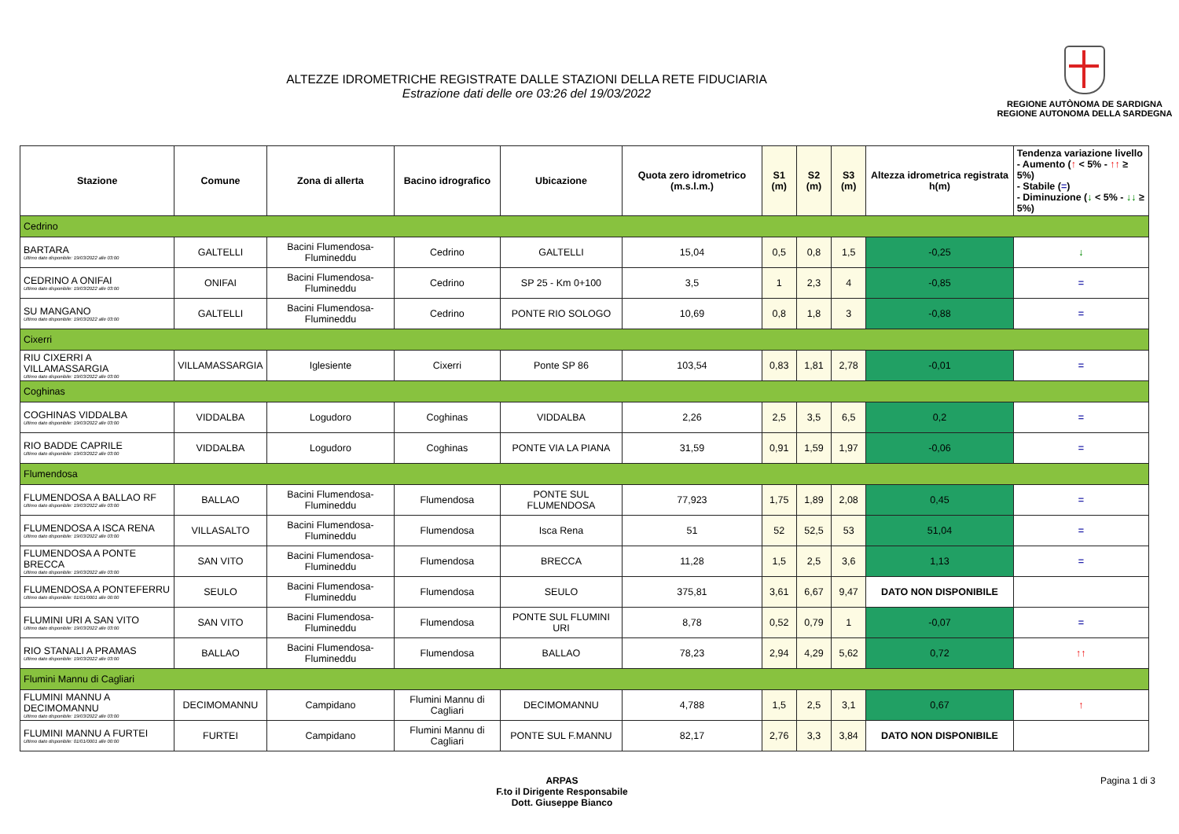ALTEZZE IDROMETRICHE REGISTRATE DALLE STAZIONI DELLA RETE FIDUCIARIA
Estrazione dati delle ore 03:26 del 19/03/2022
REGIONE AUTÒNOMA DE SARDIGNA
REGIONE AUTONOMA DELLA SARDEGNA
| Stazione | Comune | Zona di allerta | Bacino idrografico | Ubicazione | Quota zero idrometrico (m.s.l.m.) | S1 (m) | S2 (m) | S3 (m) | Altezza idrometrica registrata h(m) | Tendenza variazione livello - Aumento ( ↑ < 5% - ↑↑ ≥ 5%) - Stabile ( = ) - Diminuzione ( ↓ < 5% - ↓↓ ≥ 5%) |
| --- | --- | --- | --- | --- | --- | --- | --- | --- | --- | --- |
| Cedrino | | | | | | | | | | |
| BARTARA Ultimo dato disponibile: 19/03/2022 alle 03:00 | GALTELLI | Bacini Flumendosa-Flumineddu | Cedrino | GALTELLI | 15,04 | 0,5 | 0,8 | 1,5 | -0,25 | ↓ |
| CEDRINO A ONIFAI Ultimo dato disponibile: 19/03/2022 alle 03:00 | ONIFAI | Bacini Flumendosa-Flumineddu | Cedrino | SP 25 - Km 0+100 | 3,5 | 1 | 2,3 | 4 | -0,85 | = |
| SU MANGANO Ultimo dato disponibile: 19/03/2022 alle 03:00 | GALTELLI | Bacini Flumendosa-Flumineddu | Cedrino | PONTE RIO SOLOGO | 10,69 | 0,8 | 1,8 | 3 | -0,88 | = |
| Cixerri | | | | | | | | | | |
| RIU CIXERRI A VILLAMASSARGIA Ultimo dato disponibile: 19/03/2022 alle 03:00 | VILLAMASSARGIA | Iglesiente | Cixerri | Ponte SP 86 | 103,54 | 0,83 | 1,81 | 2,78 | -0,01 | = |
| Coghinas | | | | | | | | | | |
| COGHINAS VIDDALBA Ultimo dato disponibile: 19/03/2022 alle 03:00 | VIDDALBA | Logudoro | Coghinas | VIDDALBA | 2,26 | 2,5 | 3,5 | 6,5 | 0,2 | = |
| RIO BADDE CAPRILE Ultimo dato disponibile: 19/03/2022 alle 03:00 | VIDDALBA | Logudoro | Coghinas | PONTE VIA LA PIANA | 31,59 | 0,91 | 1,59 | 1,97 | -0,06 | = |
| Flumendosa | | | | | | | | | | |
| FLUMENDOSA A BALLAO RF Ultimo dato disponibile: 19/03/2022 alle 03:00 | BALLAO | Bacini Flumendosa-Flumineddu | Flumendosa | PONTE SUL FLUMENDOSA | 77,923 | 1,75 | 1,89 | 2,08 | 0,45 | = |
| FLUMENDOSA A ISCA RENA Ultimo dato disponibile: 19/03/2022 alle 03:00 | VILLASALTO | Bacini Flumendosa-Flumineddu | Flumendosa | Isca Rena | 51 | 52 | 52,5 | 53 | 51,04 | = |
| FLUMENDOSA A PONTE BRECCA Ultimo dato disponibile: 19/03/2022 alle 03:00 | SAN VITO | Bacini Flumendosa-Flumineddu | Flumendosa | BRECCA | 11,28 | 1,5 | 2,5 | 3,6 | 1,13 | = |
| FLUMENDOSA A PONTEFERRU Ultimo dato disponibile: 01/01/0001 alle 00:00 | SEULO | Bacini Flumendosa-Flumineddu | Flumendosa | SEULO | 375,81 | 3,61 | 6,67 | 9,47 | DATO NON DISPONIBILE | |
| FLUMINI URI A SAN VITO Ultimo dato disponibile: 19/03/2022 alle 03:00 | SAN VITO | Bacini Flumendosa-Flumineddu | Flumendosa | PONTE SUL FLUMINI URI | 8,78 | 0,52 | 0,79 | 1 | -0,07 | = |
| RIO STANALI A PRAMAS Ultimo dato disponibile: 19/03/2022 alle 03:00 | BALLAO | Bacini Flumendosa-Flumineddu | Flumendosa | BALLAO | 78,23 | 2,94 | 4,29 | 5,62 | 0,72 | ↑↑ |
| Flumini Mannu di Cagliari | | | | | | | | | | |
| FLUMINI MANNU A DECIMOMANNU Ultimo dato disponibile: 19/03/2022 alle 03:00 | DECIMOMANNU | Campidano | Flumini Mannu di Cagliari | DECIMOMANNU | 4,788 | 1,5 | 2,5 | 3,1 | 0,67 | ↑ |
| FLUMINI MANNU A FURTEI Ultimo dato disponibile: 01/01/0001 alle 00:00 | FURTEI | Campidano | Flumini Mannu di Cagliari | PONTE SUL F.MANNU | 82,17 | 2,76 | 3,3 | 3,84 | DATO NON DISPONIBILE | |
ARPAS
F.to il Dirigente Responsabile
Dott. Giuseppe Bianco
Pagina 1 di 3